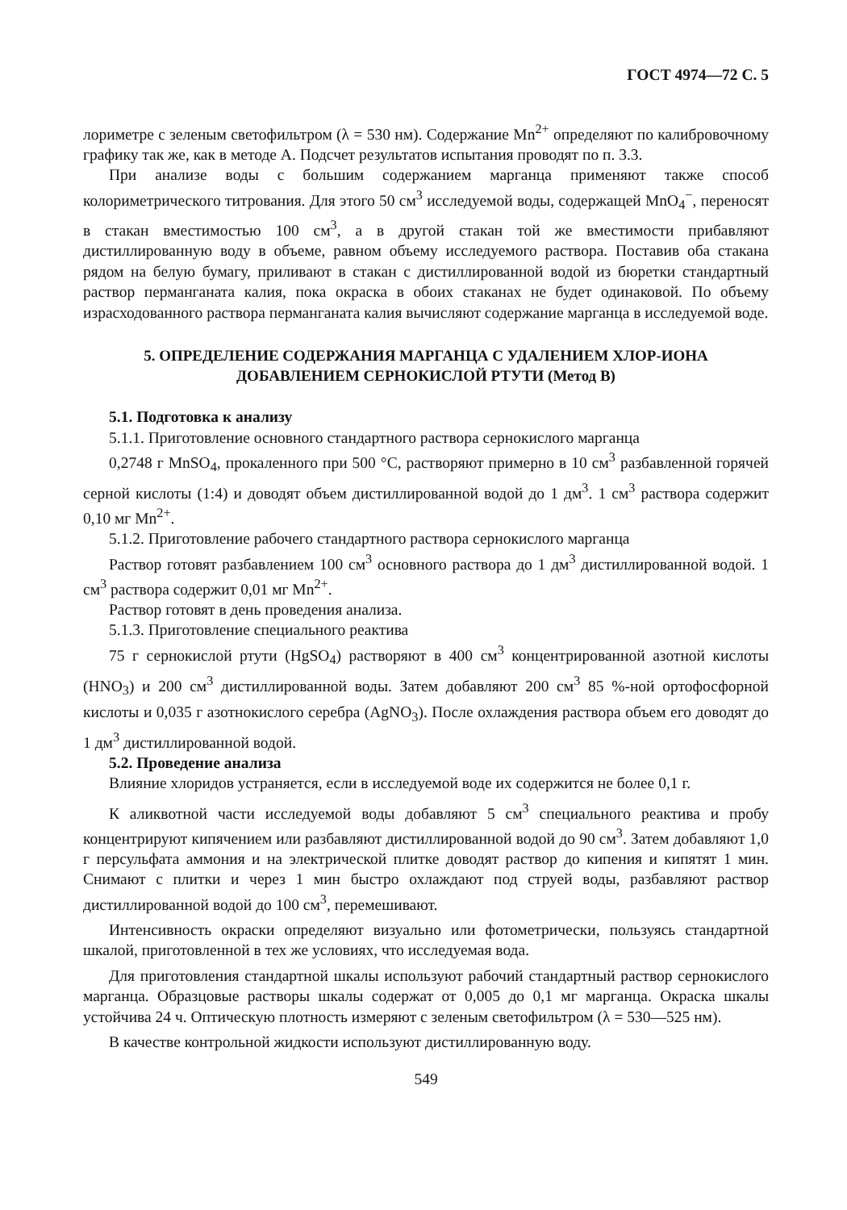ГОСТ 4974—72 С. 5
лориметре с зеленым светофильтром (λ = 530 нм). Содержание Mn<sup>2+</sup> определяют по калибровочному графику так же, как в методе А. Подсчет результатов испытания проводят по п. 3.3.
При анализе воды с большим содержанием марганца применяют также способ колориметрического титрования. Для этого 50 см<sup>3</sup> исследуемой воды, содержащей MnO<sub>4</sub><sup>−</sup>, переносят в стакан вместимостью 100 см<sup>3</sup>, а в другой стакан той же вместимости прибавляют дистиллированную воду в объеме, равном объему исследуемого раствора. Поставив оба стакана рядом на белую бумагу, приливают в стакан с дистиллированной водой из бюретки стандартный раствор перманганата калия, пока окраска в обоих стаканах не будет одинаковой. По объему израсходованного раствора перманганата калия вычисляют содержание марганца в исследуемой воде.
5. ОПРЕДЕЛЕНИЕ СОДЕРЖАНИЯ МАРГАНЦА С УДАЛЕНИЕМ ХЛОР-ИОНА ДОБАВЛЕНИЕМ СЕРНОКИСЛОЙ РТУТИ (Метод В)
5.1. Подготовка к анализу
5.1.1. Приготовление основного стандартного раствора сернокислого марганца
0,2748 г MnSO<sub>4</sub>, прокаленного при 500 °С, растворяют примерно в 10 см<sup>3</sup> разбавленной горячей серной кислоты (1:4) и доводят объем дистиллированной водой до 1 дм<sup>3</sup>. 1 см<sup>3</sup> раствора содержит 0,10 мг Mn<sup>2+</sup>.
5.1.2. Приготовление рабочего стандартного раствора сернокислого марганца
Раствор готовят разбавлением 100 см<sup>3</sup> основного раствора до 1 дм<sup>3</sup> дистиллированной водой. 1 см<sup>3</sup> раствора содержит 0,01 мг Mn<sup>2+</sup>.
Раствор готовят в день проведения анализа.
5.1.3. Приготовление специального реактива
75 г сернокислой ртути (HgSO<sub>4</sub>) растворяют в 400 см<sup>3</sup> концентрированной азотной кислоты (HNO<sub>3</sub>) и 200 см<sup>3</sup> дистиллированной воды. Затем добавляют 200 см<sup>3</sup> 85 %-ной ортофосфорной кислоты и 0,035 г азотнокислого серебра (AgNO<sub>3</sub>). После охлаждения раствора объем его доводят до 1 дм<sup>3</sup> дистиллированной водой.
5.2. Проведение анализа
Влияние хлоридов устраняется, если в исследуемой воде их содержится не более 0,1 г.
К аликвотной части исследуемой воды добавляют 5 см<sup>3</sup> специального реактива и пробу концентрируют кипячением или разбавляют дистиллированной водой до 90 см<sup>3</sup>. Затем добавляют 1,0 г персульфата аммония и на электрической плитке доводят раствор до кипения и кипятят 1 мин. Снимают с плитки и через 1 мин быстро охлаждают под струей воды, разбавляют раствор дистиллированной водой до 100 см<sup>3</sup>, перемешивают.
Интенсивность окраски определяют визуально или фотометрически, пользуясь стандартной шкалой, приготовленной в тех же условиях, что исследуемая вода.
Для приготовления стандартной шкалы используют рабочий стандартный раствор сернокислого марганца. Образцовые растворы шкалы содержат от 0,005 до 0,1 мг марганца. Окраска шкалы устойчива 24 ч. Оптическую плотность измеряют с зеленым светофильтром (λ = 530—525 нм).
В качестве контрольной жидкости используют дистиллированную воду.
549